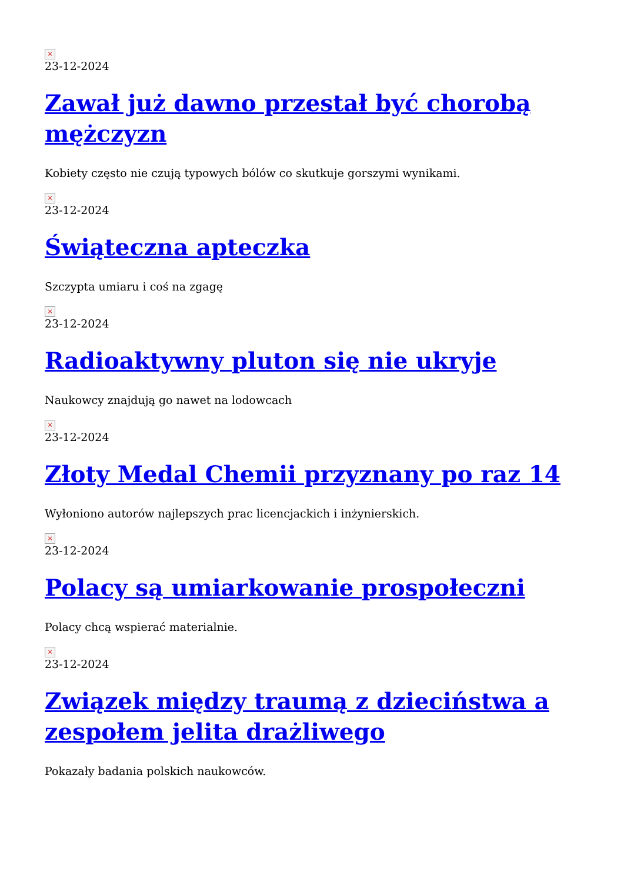×
23-12-2024
Zawał już dawno przestał być chorobą mężczyzn
Kobiety często nie czują typowych bólów co skutkuje gorszymi wynikami.
×
23-12-2024
Świąteczna apteczka
Szczypta umiaru i coś na zgagę
×
23-12-2024
Radioaktywny pluton się nie ukryje
Naukowcy znajdują go nawet na lodowcach
×
23-12-2024
Złoty Medal Chemii przyznany po raz 14
Wyłoniono autorów najlepszych prac licencjackich i inżynierskich.
×
23-12-2024
Polacy są umiarkowanie prospołeczni
Polacy chcą wspierać materialnie.
×
23-12-2024
Związek między traumą z dzieciństwa a zespołem jelita drażliwego
Pokazały badania polskich naukowców.